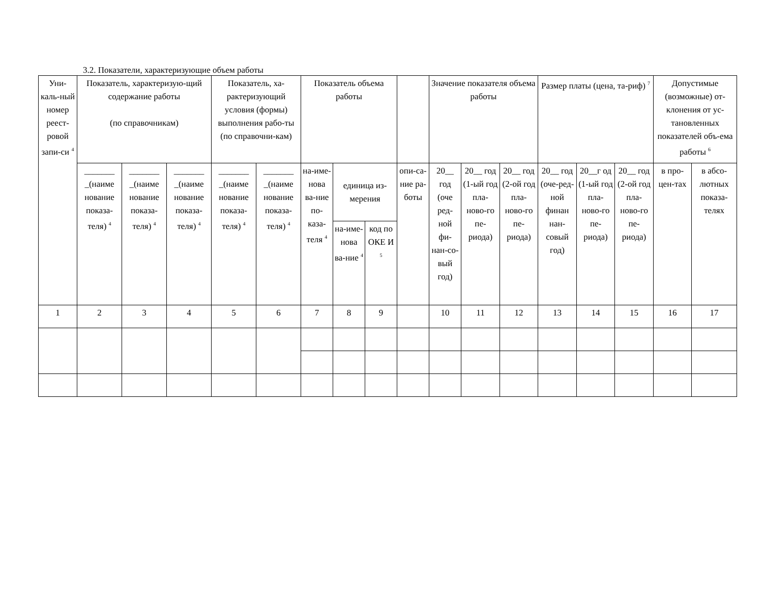3.2. Показатели, характеризующие объем работы
| Уни-каль-ный номер реест-ровой запи-си <sup>4</sup> | Показатель, характеризую-щий содержание работы (по справочникам) | | | Показатель, ха-рактеризующий условия (формы) выполнения рабо-ты (по справочни-кам) | | Показатель объема работы | | | | Значение показателя объема работы | | | Размер платы (цена, та-риф) <sup>7</sup> | | | Допустимые (возможные) от-клонения от ус-тановленных показателей объ-ема работы <sup>6</sup> | |
| | _______ _(наиме нование показа-теля) <sup>4</sup> | _______ _(наиме нование показа-теля) <sup>4</sup> | _______ _(наиме нование показа-теля) <sup>4</sup> | _______ _(наиме нование показа-теля) <sup>4</sup> | _______ _(наиме нование показа-теля) <sup>4</sup> | на-име-нова ва-ние по-каза-теля <sup>4</sup> | единица из-мерения | | опи-са-ние ра-боты | 20__ год (оче ред-ной фи-нан-со-вый год) | 20__ год (1-ый год пла-ново-го пе-риода) | 20__ год (2-ой год пла-ново-го пе-риода) | 20__ год (оче-ред-ной финан нан-совый год) | 20__г од (1-ый год пла-ново-го пе-риода) | 20__ год (2-ой год пла-ново-го пе-риода) | в про-цен-тах | в абсо-лютных показа-телях |
| | | | | | | | на-име-нова ва-ние <sup>4</sup> | код по ОКЕ И <sup>5</sup> | | | | | | | | | |
| 1 | 2 | 3 | 4 | 5 | 6 | 7 | 8 | 9 | | 10 | 11 | 12 | 13 | 14 | 15 | 16 | 17 |